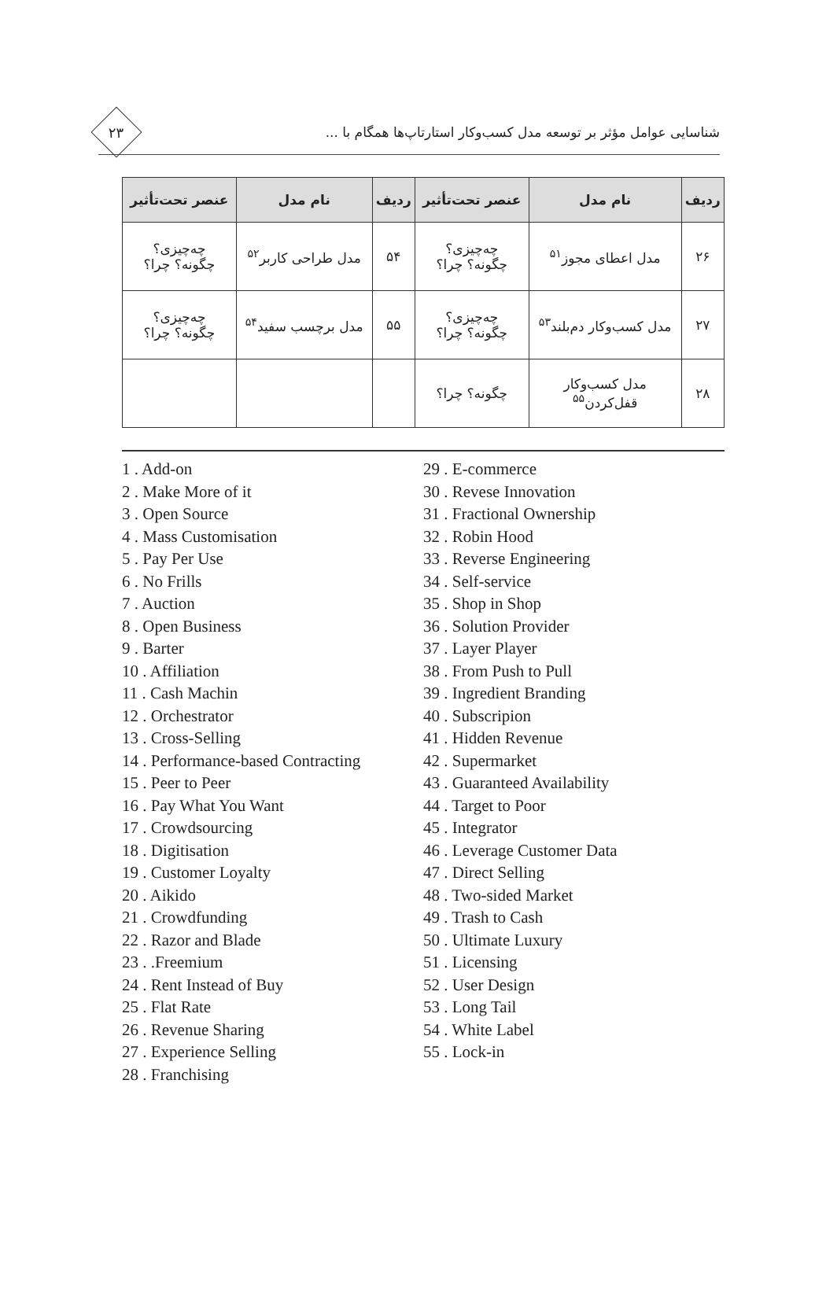شناسایی عوامل مؤثر بر توسعه مدل کسب‌وکار استارتاپ‌ها همگام با ...
۲۳
| ردیف | نام مدل | عنصر تحت‌تأثیر | ردیف | نام مدل | عنصر تحت‌تأثیر |
| --- | --- | --- | --- | --- | --- |
| ۲۶ | مدل اعطای مجوز<sup>۵۱</sup> | چه‌چیزی؟ چگونه؟ چرا؟ | ۵۴ | مدل طراحی کاربر<sup>۵۲</sup> | چه‌چیزی؟ چگونه؟ چرا؟ |
| ۲۷ | مدل کسب‌وکار دم‌بلند<sup>۵۳</sup> | چه‌چیزی؟ چگونه؟ چرا؟ | ۵۵ | مدل برچسب سفید<sup>۵۴</sup> | چه‌چیزی؟ چگونه؟ چرا؟ |
| ۲۸ | مدل کسب‌وکار قفل‌کردن<sup>۵۵</sup> | چگونه؟ چرا؟ | | | |
1 . Add-on
2 . Make More of it
3 . Open Source
4 . Mass Customisation
5 . Pay Per Use
6 . No Frills
7 . Auction
8 . Open Business
9 . Barter
10 . Affiliation
11 . Cash Machin
12 . Orchestrator
13 . Cross-Selling
14 . Performance-based Contracting
15 . Peer to Peer
16 . Pay What You Want
17 . Crowdsourcing
18 . Digitisation
19 . Customer Loyalty
20 . Aikido
21 . Crowdfunding
22 . Razor and Blade
23 . .Freemium
24 . Rent Instead of Buy
25 . Flat Rate
26 . Revenue Sharing
27 . Experience Selling
28 . Franchising
29 . E-commerce
30 . Revese Innovation
31 . Fractional Ownership
32 . Robin Hood
33 . Reverse Engineering
34 . Self-service
35 . Shop in Shop
36 . Solution Provider
37 . Layer Player
38 . From Push to Pull
39 . Ingredient Branding
40 . Subscripion
41 . Hidden Revenue
42 . Supermarket
43 . Guaranteed Availability
44 . Target to Poor
45 . Integrator
46 . Leverage Customer Data
47 . Direct Selling
48 . Two-sided Market
49 . Trash to Cash
50 . Ultimate Luxury
51 . Licensing
52 . User Design
53 . Long Tail
54 . White Label
55 . Lock-in